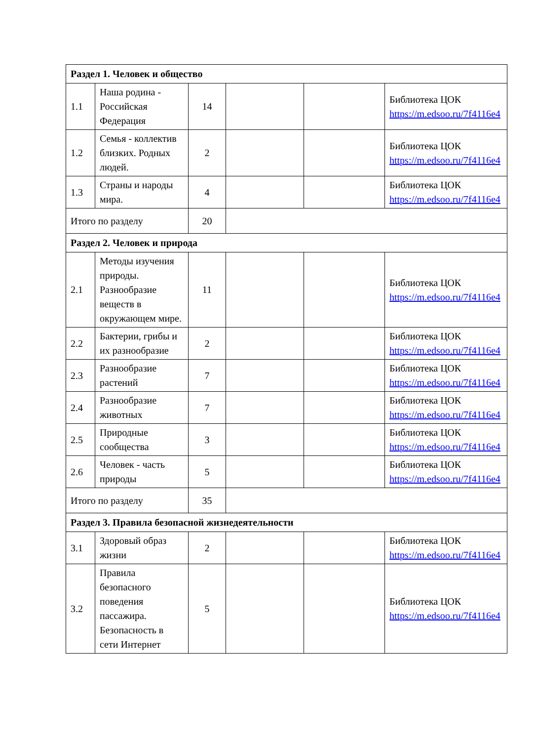| Раздел 1. Человек и общество | | | | | |
| 1.1 | Наша родина - Российская Федерация | 14 | | | Библиотека ЦОК https://m.edsoo.ru/7f4116e4 |
| 1.2 | Семья - коллектив близких. Родных людей. | 2 | | | Библиотека ЦОК https://m.edsoo.ru/7f4116e4 |
| 1.3 | Страны и народы мира. | 4 | | | Библиотека ЦОК https://m.edsoo.ru/7f4116e4 |
| Итого по разделу | | 20 | | | |
| Раздел 2. Человек и природа | | | | | |
| 2.1 | Методы изучения природы. Разнообразие веществ в окружающем мире. | 11 | | | Библиотека ЦОК https://m.edsoo.ru/7f4116e4 |
| 2.2 | Бактерии, грибы и их разнообразие | 2 | | | Библиотека ЦОК https://m.edsoo.ru/7f4116e4 |
| 2.3 | Разнообразие растений | 7 | | | Библиотека ЦОК https://m.edsoo.ru/7f4116e4 |
| 2.4 | Разнообразие животных | 7 | | | Библиотека ЦОК https://m.edsoo.ru/7f4116e4 |
| 2.5 | Природные сообщества | 3 | | | Библиотека ЦОК https://m.edsoo.ru/7f4116e4 |
| 2.6 | Человек - часть природы | 5 | | | Библиотека ЦОК https://m.edsoo.ru/7f4116e4 |
| Итого по разделу | | 35 | | | |
| Раздел 3. Правила безопасной жизнедеятельности | | | | | |
| 3.1 | Здоровый образ жизни | 2 | | | Библиотека ЦОК https://m.edsoo.ru/7f4116e4 |
| 3.2 | Правила безопасного поведения пассажира. Безопасность в сети Интернет | 5 | | | Библиотека ЦОК https://m.edsoo.ru/7f4116e4 |